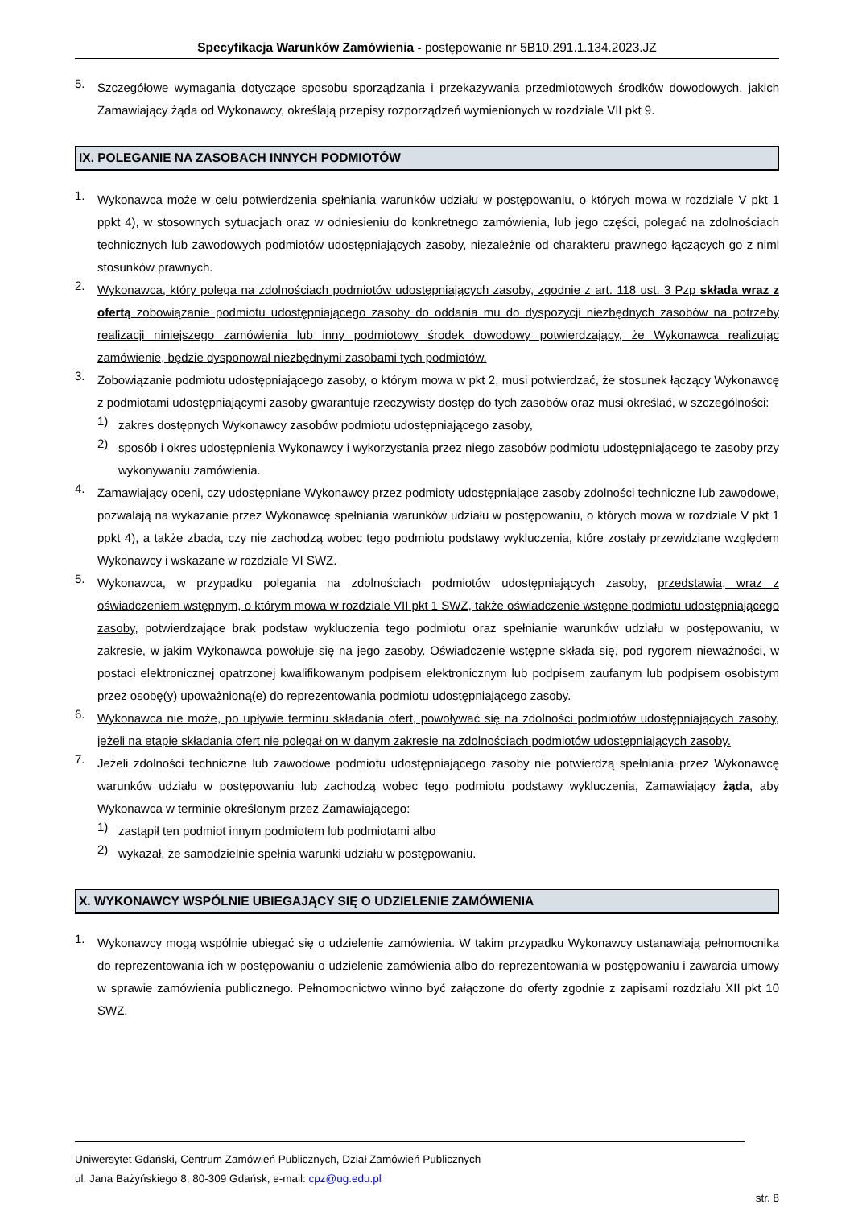Specyfikacja Warunków Zamówienia - postępowanie nr 5B10.291.1.134.2023.JZ
5.
Szczegółowe wymagania dotyczące sposobu sporządzania i przekazywania przedmiotowych środków dowodowych, jakich Zamawiający żąda od Wykonawcy, określają przepisy rozporządzeń wymienionych w rozdziale VII pkt 9.
IX. POLEGANIE NA ZASOBACH INNYCH PODMIOTÓW
1.
Wykonawca może w celu potwierdzenia spełniania warunków udziału w postępowaniu, o których mowa w rozdziale V pkt 1 ppkt 4), w stosownych sytuacjach oraz w odniesieniu do konkretnego zamówienia, lub jego części, polegać na zdolnościach technicznych lub zawodowych podmiotów udostępniających zasoby, niezależnie od charakteru prawnego łączących go z nimi stosunków prawnych.
2.
Wykonawca, który polega na zdolnościach podmiotów udostępniających zasoby, zgodnie z art. 118 ust. 3 Pzp składa wraz z ofertą zobowiązanie podmiotu udostępniającego zasoby do oddania mu do dyspozycji niezbędnych zasobów na potrzeby realizacji niniejszego zamówienia lub inny podmiotowy środek dowodowy potwierdzający, że Wykonawca realizując zamówienie, będzie dysponował niezbędnymi zasobami tych podmiotów.
3.
Zobowiązanie podmiotu udostępniającego zasoby, o którym mowa w pkt 2, musi potwierdzać, że stosunek łączący Wykonawcę z podmiotami udostępniającymi zasoby gwarantuje rzeczywisty dostęp do tych zasobów oraz musi określać, w szczególności:
1)
zakres dostępnych Wykonawcy zasobów podmiotu udostępniającego zasoby,
2)
sposób i okres udostępnienia Wykonawcy i wykorzystania przez niego zasobów podmiotu udostępniającego te zasoby przy wykonywaniu zamówienia.
4.
Zamawiający oceni, czy udostępniane Wykonawcy przez podmioty udostępniające zasoby zdolności techniczne lub zawodowe, pozwalają na wykazanie przez Wykonawcę spełniania warunków udziału w postępowaniu, o których mowa w rozdziale V pkt 1 ppkt 4), a także zbada, czy nie zachodzą wobec tego podmiotu podstawy wykluczenia, które zostały przewidziane względem Wykonawcy i wskazane w rozdziale VI SWZ.
5.
Wykonawca, w przypadku polegania na zdolnościach podmiotów udostępniających zasoby, przedstawia, wraz z oświadczeniem wstępnym, o którym mowa w rozdziale VII pkt 1 SWZ, także oświadczenie wstępne podmiotu udostępniającego zasoby, potwierdzające brak podstaw wykluczenia tego podmiotu oraz spełnianie warunków udziału w postępowaniu, w zakresie, w jakim Wykonawca powołuje się na jego zasoby. Oświadczenie wstępne składa się, pod rygorem nieważności, w postaci elektronicznej opatrzonej kwalifikowanym podpisem elektronicznym lub podpisem zaufanym lub podpisem osobistym przez osobę(y) upoważnioną(e) do reprezentowania podmiotu udostępniającego zasoby.
6.
Wykonawca nie może, po upływie terminu składania ofert, powoływać się na zdolności podmiotów udostępniających zasoby, jeżeli na etapie składania ofert nie polegał on w danym zakresie na zdolnościach podmiotów udostępniających zasoby.
7.
Jeżeli zdolności techniczne lub zawodowe podmiotu udostępniającego zasoby nie potwierdzą spełniania przez Wykonawcę warunków udziału w postępowaniu lub zachodzą wobec tego podmiotu podstawy wykluczenia, Zamawiający żąda, aby Wykonawca w terminie określonym przez Zamawiającego:
1)
zastąpił ten podmiot innym podmiotem lub podmiotami albo
2)
wykazał, że samodzielnie spełnia warunki udziału w postępowaniu.
X. WYKONAWCY WSPÓLNIE UBIEGAJĄCY SIĘ O UDZIELENIE ZAMÓWIENIA
1.
Wykonawcy mogą wspólnie ubiegać się o udzielenie zamówienia. W takim przypadku Wykonawcy ustanawiają pełnomocnika do reprezentowania ich w postępowaniu o udzielenie zamówienia albo do reprezentowania w postępowaniu i zawarcia umowy w sprawie zamówienia publicznego. Pełnomocnictwo winno być załączone do oferty zgodnie z zapisami rozdziału XII pkt 10 SWZ.
Uniwersytet Gdański, Centrum Zamówień Publicznych, Dział Zamówień Publicznych
ul. Jana Bażyńskiego 8, 80-309 Gdańsk, e-mail: cpz@ug.edu.pl
str. 8